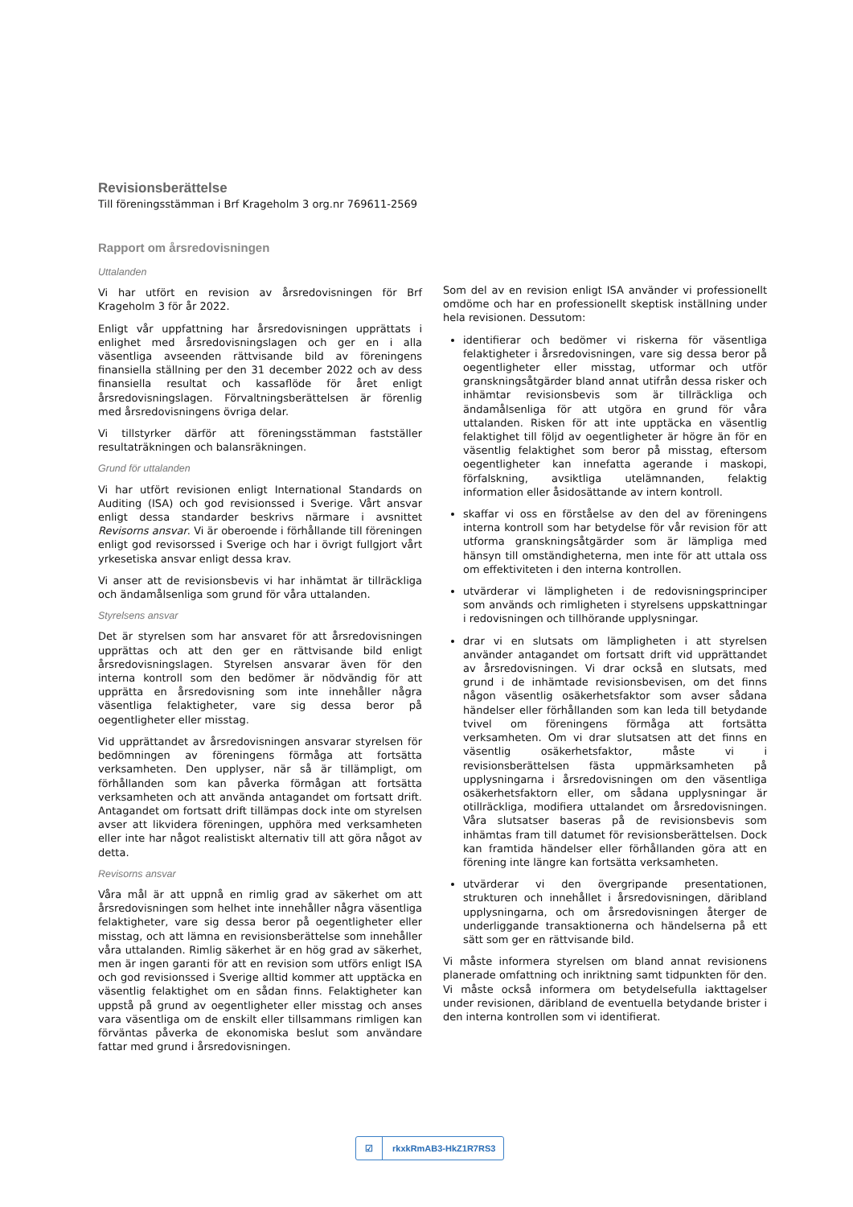Revisionsberättelse
Till föreningsstämman i Brf Krageholm 3 org.nr 769611-2569
Rapport om årsredovisningen
Uttalanden
Vi har utfört en revision av årsredovisningen för Brf Krageholm 3 för år 2022.
Enligt vår uppfattning har årsredovisningen upprättats i enlighet med årsredovisningslagen och ger en i alla väsentliga avseenden rättvisande bild av föreningens finansiella ställning per den 31 december 2022 och av dess finansiella resultat och kassaflöde för året enligt årsredovisningslagen. Förvaltningsberättelsen är förenlig med årsredovisningens övriga delar.
Vi tillstyrker därför att föreningsstämman fastställer resultaträkningen och balansräkningen.
Grund för uttalanden
Vi har utfört revisionen enligt International Standards on Auditing (ISA) och god revisionssed i Sverige. Vårt ansvar enligt dessa standarder beskrivs närmare i avsnittet Revisorns ansvar. Vi är oberoende i förhållande till föreningen enligt god revisorssed i Sverige och har i övrigt fullgjort vårt yrkesetiska ansvar enligt dessa krav.
Vi anser att de revisionsbevis vi har inhämtat är tillräckliga och ändamålsenliga som grund för våra uttalanden.
Styrelsens ansvar
Det är styrelsen som har ansvaret för att årsredovisningen upprättas och att den ger en rättvisande bild enligt årsredovisningslagen. Styrelsen ansvarar även för den interna kontroll som den bedömer är nödvändig för att upprätta en årsredovisning som inte innehåller några väsentliga felaktigheter, vare sig dessa beror på oegentligheter eller misstag.
Vid upprättandet av årsredovisningen ansvarar styrelsen för bedömningen av föreningens förmåga att fortsätta verksamheten. Den upplyser, när så är tillämpligt, om förhållanden som kan påverka förmågan att fortsätta verksamheten och att använda antagandet om fortsatt drift. Antagandet om fortsatt drift tillämpas dock inte om styrelsen avser att likvidera föreningen, upphöra med verksamheten eller inte har något realistiskt alternativ till att göra något av detta.
Revisorns ansvar
Våra mål är att uppnå en rimlig grad av säkerhet om att årsredovisningen som helhet inte innehåller några väsentliga felaktigheter, vare sig dessa beror på oegentligheter eller misstag, och att lämna en revisionsberättelse som innehåller våra uttalanden. Rimlig säkerhet är en hög grad av säkerhet, men är ingen garanti för att en revision som utförs enligt ISA och god revisionssed i Sverige alltid kommer att upptäcka en väsentlig felaktighet om en sådan finns. Felaktigheter kan uppstå på grund av oegentligheter eller misstag och anses vara väsentliga om de enskilt eller tillsammans rimligen kan förväntas påverka de ekonomiska beslut som användare fattar med grund i årsredovisningen.
Som del av en revision enligt ISA använder vi professionellt omdöme och har en professionellt skeptisk inställning under hela revisionen. Dessutom:
identifierar och bedömer vi riskerna för väsentliga felaktigheter i årsredovisningen, vare sig dessa beror på oegentligheter eller misstag, utformar och utför granskningsåtgärder bland annat utifrån dessa risker och inhämtar revisionsbevis som är tillräckliga och ändamålsenliga för att utgöra en grund för våra uttalanden. Risken för att inte upptäcka en väsentlig felaktighet till följd av oegentligheter är högre än för en väsentlig felaktighet som beror på misstag, eftersom oegentligheter kan innefatta agerande i maskopi, förfalskning, avsiktliga utelämnanden, felaktig information eller åsidosättande av intern kontroll.
skaffar vi oss en förståelse av den del av föreningens interna kontroll som har betydelse för vår revision för att utforma granskningsåtgärder som är lämpliga med hänsyn till omständigheterna, men inte för att uttala oss om effektiviteten i den interna kontrollen.
utvärderar vi lämpligheten i de redovisningsprinciper som används och rimligheten i styrelsens uppskattningar i redovisningen och tillhörande upplysningar.
drar vi en slutsats om lämpligheten i att styrelsen använder antagandet om fortsatt drift vid upprättandet av årsredovisningen. Vi drar också en slutsats, med grund i de inhämtade revisionsbevisen, om det finns någon väsentlig osäkerhetsfaktor som avser sådana händelser eller förhållanden som kan leda till betydande tvivel om föreningens förmåga att fortsätta verksamheten. Om vi drar slutsatsen att det finns en väsentlig osäkerhetsfaktor, måste vi i revisionsberättelsen fästa uppmärksamheten på upplysningarna i årsredovisningen om den väsentliga osäkerhetsfaktorn eller, om sådana upplysningar är otillräckliga, modifiera uttalandet om årsredovisningen. Våra slutsatser baseras på de revisionsbevis som inhämtas fram till datumet för revisionsberättelsen. Dock kan framtida händelser eller förhållanden göra att en förening inte längre kan fortsätta verksamheten.
utvärderar vi den övergripande presentationen, strukturen och innehållet i årsredovisningen, däribland upplysningarna, och om årsredovisningen återger de underliggande transaktionerna och händelserna på ett sätt som ger en rättvisande bild.
Vi måste informera styrelsen om bland annat revisionens planerade omfattning och inriktning samt tidpunkten för den. Vi måste också informera om betydelsefulla iakttagelser under revisionen, däribland de eventuella betydande brister i den interna kontrollen som vi identifierat.
☑ rkxkRmAB3-HkZ1R7RS3